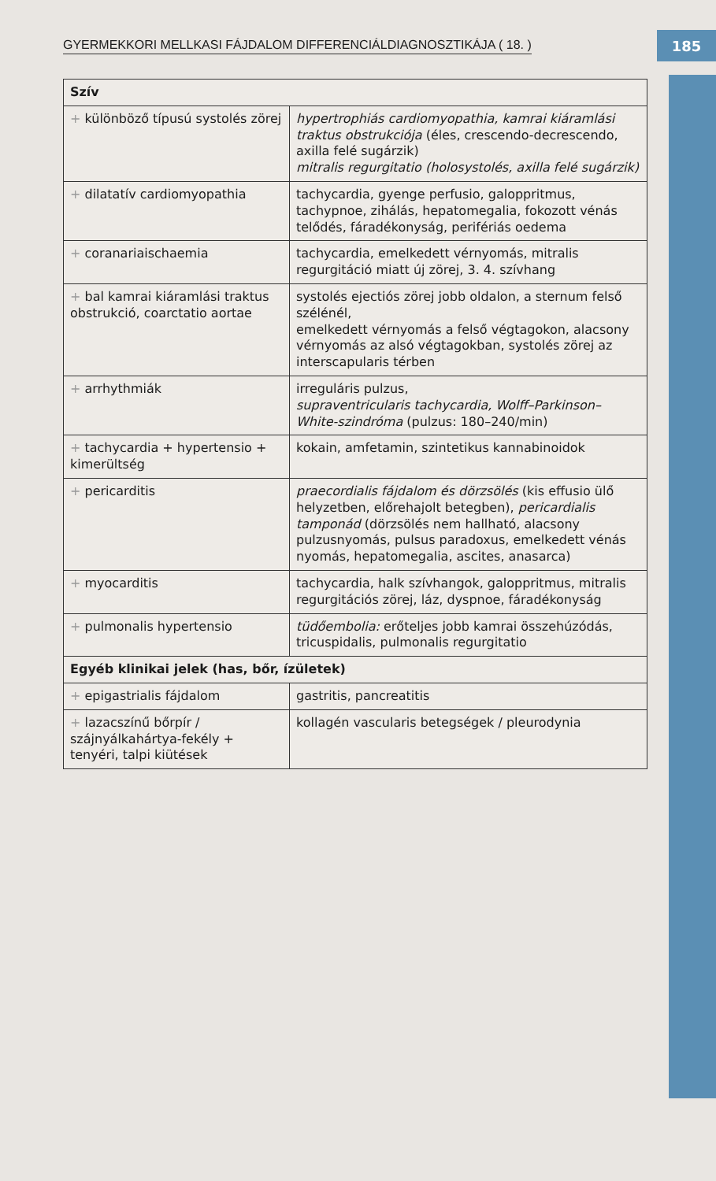GYERMEKKORI MELLKASI FÁJDALOM DIFFERENCIÁLDIAGNOSZTIKÁJA ( 18. ) 185
| Szív | |
| --- | --- |
| + különböző típusú systolés zörej | hypertrophiás cardiomyopathia, kamrai kiáramlási traktus obstrukciója (éles, crescendo-decrescendo, axilla felé sugárzik) mitralis regurgitatio (holosystolés, axilla felé sugárzik) |
| + dilatatív cardiomyopathia | tachycardia, gyenge perfusio, galoppritmus, tachypnoe, zihálás, hepatomegalia, fokozott vénás telődés, fáradékonyság, perifériás oedema |
| + coranariaischaemia | tachycardia, emelkedett vérnyomás, mitralis regurgitáció miatt új zörej, 3. 4. szívhang |
| + bal kamrai kiáramlási traktus obstrukció, coarctatio aortae | systolés ejectiós zörej jobb oldalon, a sternum felső szélénél, emelkedett vérnyomás a felső végtagokon, alacsony vérnyomás az alsó végtagokban, systolés zörej az interscapularis térben |
| + arrhythmiák | irreguláris pulzus, supraventricularis tachycardia, Wolff–Parkinson–White-szindróma (pulzus: 180–240/min) |
| + tachycardia + hypertensio + kimerültség | kokain, amfetamin, szintetikus kannabinoidok |
| + pericarditis | praecordialis fájdalom és dörzsölés (kis effusio ülő helyzetben, előrehajolt betegben), pericardialis tamponád (dörzsölés nem hallható, alacsony pulzusnyomás, pulsus paradoxus, emelkedett vénás nyomás, hepatomegalia, ascites, anasarca) |
| + myocarditis | tachycardia, halk szívhangok, galoppritmus, mitralis regurgitációs zörej, láz, dyspnoe, fáradékonyság |
| + pulmonalis hypertensio | tüdőembolia: erőteljes jobb kamrai összehúzódás, tricuspidalis, pulmonalis regurgitatio |
| Egyéb klinikai jelek (has, bőr, ízületek) | |
| + epigastrialis fájdalom | gastritis, pancreatitis |
| + lazacszínű bőrpír / szájnyálkahártya-fekély + tenyéri, talpi kiütések | kollagén vascularis betegségek / pleurodynia |